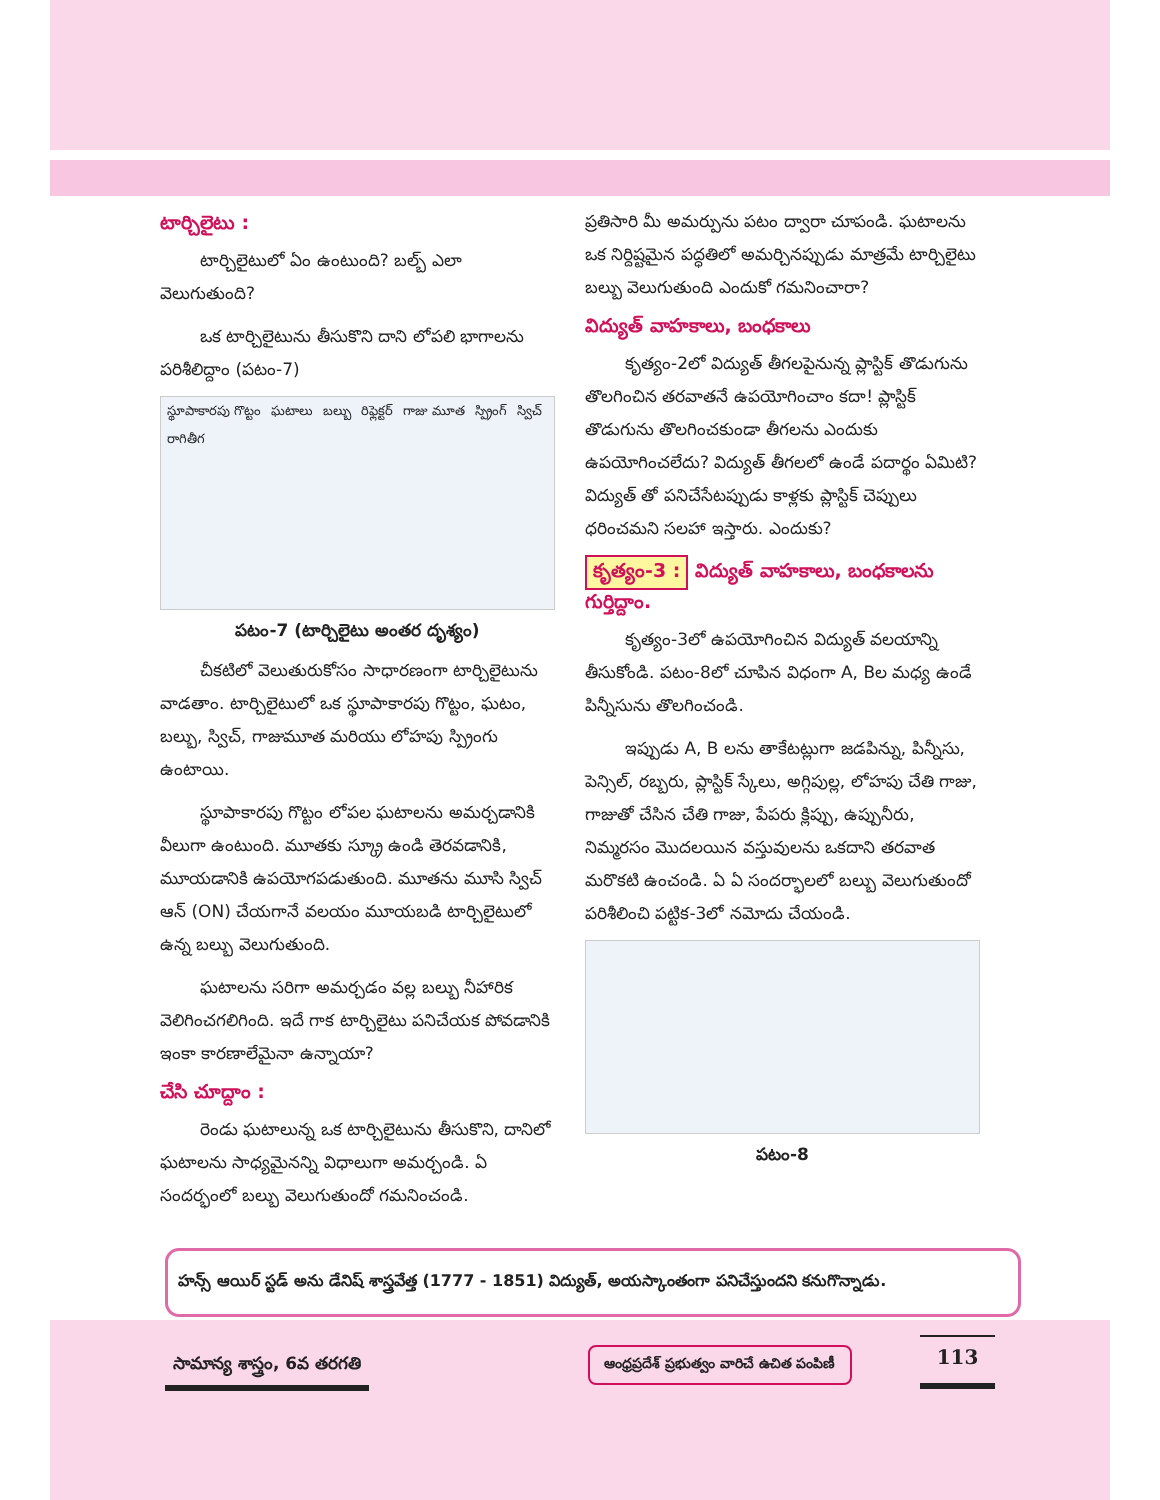టార్చిలైటు :
టార్చిలైటులో ఏం ఉంటుంది? బల్బ్ ఎలా వెలుగుతుంది?
ఒక టార్చిలైటును తీసుకొని దాని లోపలి భాగాలను పరిశీలిద్దాం (పటం-7)
స్థూపాకారపు గొట్టం ఘటాలు బల్బు రిఫ్లెక్టర్ గాజు మూత స్ప్రింగ్ స్విచ్ రాగితీగ
పటం-7 (టార్చిలైటు అంతర దృశ్యం)
చీకటిలో వెలుతురుకోసం సాధారణంగా టార్చిలైటును వాడతాం. టార్చిలైటులో ఒక స్థూపాకారపు గొట్టం, ఘటం, బల్బు, స్విచ్, గాజుమూత మరియు లోహపు స్ప్రింగు ఉంటాయి.
స్థూపాకారపు గొట్టం లోపల ఘటాలను అమర్చడానికి వీలుగా ఉంటుంది. మూతకు స్క్రూ ఉండి తెరవడానికి, మూయడానికి ఉపయోగపడుతుంది. మూతను మూసి స్విచ్ ఆన్ (ON) చేయగానే వలయం మూయబడి టార్చిలైటులో ఉన్న బల్బు వెలుగుతుంది.
ఘటాలను సరిగా అమర్చడం వల్ల బల్బు నీహారిక వెలిగించగలిగింది. ఇదే గాక టార్చిలైటు పనిచేయక పోవడానికి ఇంకా కారణాలేమైనా ఉన్నాయా?
చేసి చూద్దాం :
రెండు ఘటాలున్న ఒక టార్చిలైటును తీసుకొని, దానిలో ఘటాలను సాధ్యమైనన్ని విధాలుగా అమర్చండి. ఏ సందర్భంలో బల్బు వెలుగుతుందో గమనించండి.
ప్రతిసారి మీ అమర్పును పటం ద్వారా చూపండి. ఘటాలను ఒక నిర్దిష్టమైన పద్ధతిలో అమర్చినప్పుడు మాత్రమే టార్చిలైటు బల్బు వెలుగుతుంది ఎందుకో గమనించారా?
విద్యుత్ వాహకాలు, బంధకాలు
కృత్యం-2లో విద్యుత్ తీగలపైనున్న ప్లాస్టిక్ తొడుగును తొలగించిన తరవాతనే ఉపయోగించాం కదా! ప్లాస్టిక్ తొడుగును తొలగించకుండా తీగలను ఎందుకు ఉపయోగించలేదు? విద్యుత్ తీగలలో ఉండే పదార్థం ఏమిటి? విద్యుత్ తో పనిచేసేటప్పుడు కాళ్లకు ప్లాస్టిక్ చెప్పులు ధరించమని సలహా ఇస్తారు. ఎందుకు?
కృత్యం-3 : విద్యుత్ వాహకాలు, బంధకాలను గుర్తిద్దాం.
కృత్యం-3లో ఉపయోగించిన విద్యుత్ వలయాన్ని తీసుకోండి. పటం-8లో చూపిన విధంగా A, Bల మధ్య ఉండే పిన్నీసును తొలగించండి.
ఇప్పుడు A, B లను తాకేటట్లుగా జడపిన్ను, పిన్నీసు, పెన్సిల్, రబ్బరు, ప్లాస్టిక్ స్కేలు, అగ్గిపుల్ల, లోహపు చేతి గాజు, గాజుతో చేసిన చేతి గాజు, పేపరు క్లిప్పు, ఉప్పునీరు, నిమ్మరసం మొదలయిన వస్తువులను ఒకదాని తరవాత మరొకటి ఉంచండి. ఏ ఏ సందర్భాలలో బల్బు వెలుగుతుందో పరిశీలించి పట్టిక-3లో నమోదు చేయండి.
పటం-8
హన్స్ ఆయిర్ స్టడ్ అను డేనిష్ శాస్త్రవేత్త (1777 - 1851) విద్యుత్, అయస్కాంతంగా పనిచేస్తుందని కనుగొన్నాడు.
సామాన్య శాస్త్రం, 6వ తరగతి
ఆంధ్రప్రదేశ్ ప్రభుత్వం వారిచే ఉచిత పంపిణీ
113